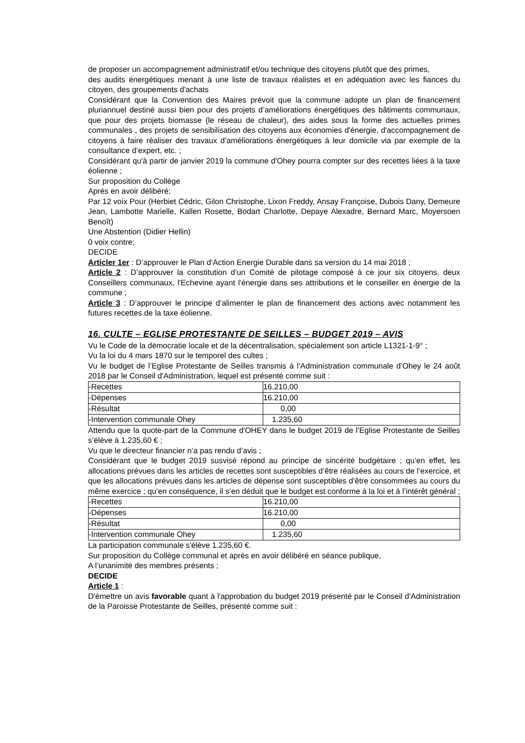de proposer un accompagnement administratif et/ou technique des citoyens plutôt que des primes,
des audits énergétiques menant à une liste de travaux réalistes et en adéquation avec les fiances du citoyen, des groupements d'achats
Considérant que la Convention des Maires prévoit que la commune adopte un plan de financement pluriannuel destiné aussi bien pour des projets d’améliorations énergétiques des bâtiments communaux, que pour des projets biomasse (le réseau de chaleur), des aides sous la forme des actuelles primes communales , des projets de sensibilisation des citoyens aux économies d'énergie, d'accompagnement de citoyens à faire réaliser des travaux d’améliorations énergétiques à leur domicile via par exemple de la consultance d’expert, etc. ;
Considérant qu'à partir de janvier 2019 la commune d'Ohey pourra compter sur des recettes liées à la taxe éolienne ;
Sur proposition du Collège
Après en avoir délibéré;
Par 12 voix Pour (Herbiet Cédric, Gilon Christophe, Lixon Freddy, Ansay Françoise, Dubois Dany, Demeure Jean, Lambotte Marielle, Kallen Rosette, Bodart Charlotte, Depaye Alexadre, Bernard Marc, Moyersoen Benoît)
Une Abstention (Didier Hellin)
0 voix contre;
DECIDE
Articler 1er : D’approuver le Plan d’Action Energie Durable dans sa version du 14 mai 2018 ;
Article 2 : D’approuver la constitution d’un Comité de pilotage composé à ce jour six citoyens, deux Conseillers communaux, l'Echevine ayant l'énergie dans ses attributions et le conseiller en énergie de la commune ;
Article 3 : D’approuver le principe d’alimenter le plan de financement des actions avec notamment les futures recettes de la taxe éolienne.
16. CULTE – EGLISE PROTESTANTE DE SEILLES – BUDGET 2019 – AVIS
Vu le Code de la démocratie locale et de la décentralisation, spécialement son article L1321-1-9° ;
Vu la loi du 4 mars 1870 sur le temporel des cultes ;
Vu le budget de l’Eglise Protestante de Seilles transmis à l’Administration communale d’Ohey le 24 août 2018 par le Conseil d'Administration, lequel est présenté comme suit :
| -Recettes | 16.210,00 |
| -Dépenses | 16.210,00 |
| -Résultat | 0,00 |
| -Intervention communale Ohey | 1.235,60 |
Attendu que la quote-part de la Commune d'OHEY dans le budget 2019 de l’Eglise Protestante de Seilles s’élève à 1.235,60 € ;
Vu que le directeur financier n’a pas rendu d’avis ;
Considérant que le budget 2019 susvisé répond au principe de sincérité budgétaire ; qu’en effet, les allocations prévues dans les articles de recettes sont susceptibles d’être réalisées au cours de l’exercice, et que les allocations prévues dans les articles de dépense sont susceptibles d’être consommées au cours du même exercice ; qu’en conséquence, il s’en déduit que le budget est conforme à la loi et à l’intérêt général ;
| -Recettes | 16.210,00 |
| -Dépenses | 16.210,00 |
| -Résultat | 0,00 |
| -Intervention communale Ohey | 1.235,60 |
La participation communale s'élève 1.235,60 €.
Sur proposition du Collège communal et après en avoir délibéré en séance publique,
A l’unanimité des membres présents ;
DECIDE
Article 1 :
D'émettre un avis favorable quant à l'approbation du budget 2019 présenté par le Conseil d'Administration de la Paroisse Protestante de Seilles, présenté comme suit :